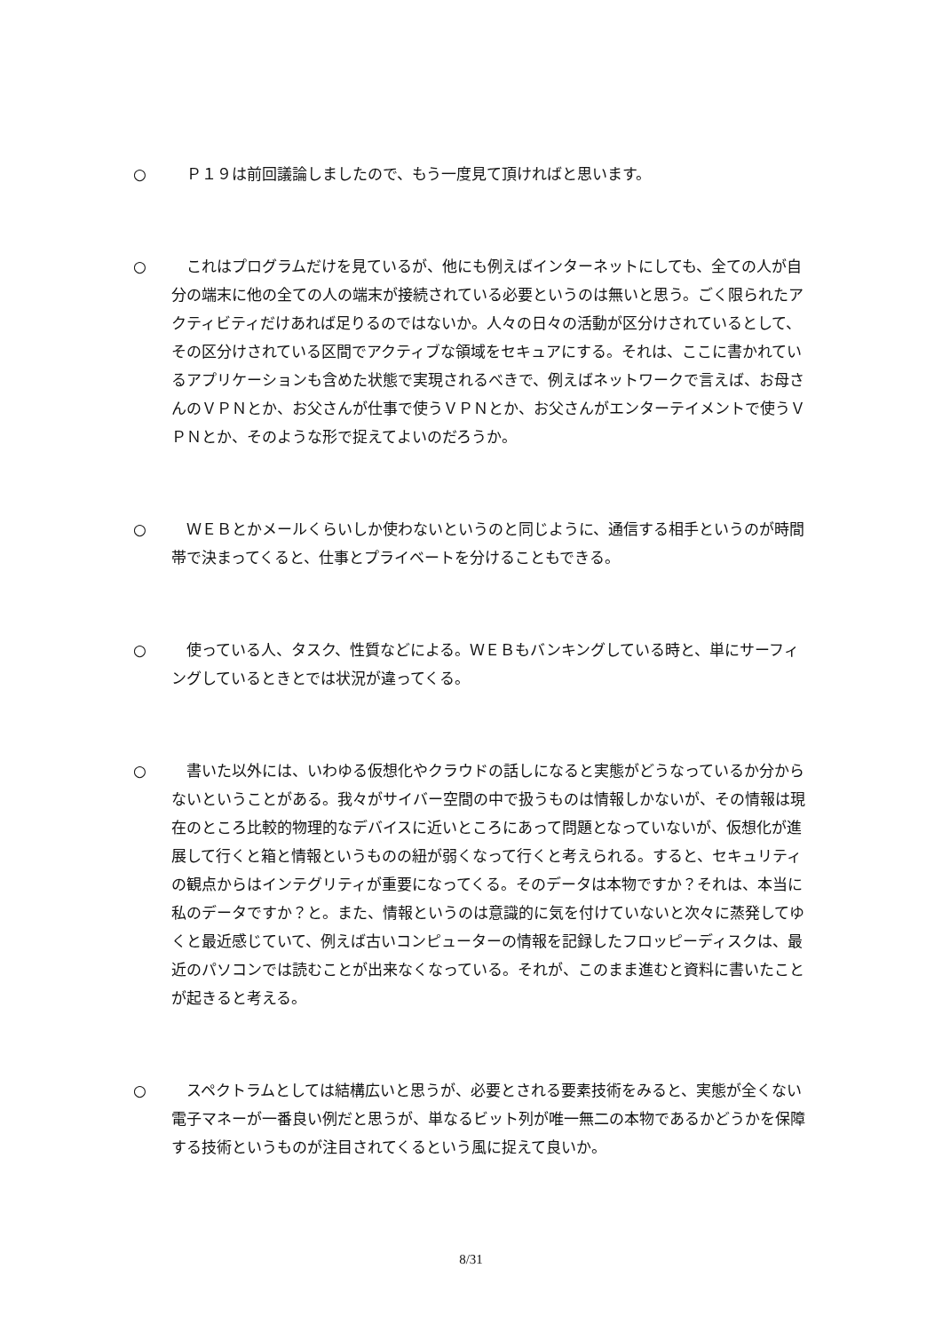○ Ｐ１９は前回議論しましたので、もう一度見て頂ければと思います。
○ これはプログラムだけを見ているが、他にも例えばインターネットにしても、全ての人が自分の端末に他の全ての人の端末が接続されている必要というのは無いと思う。ごく限られたアクティビティだけあれば足りるのではないか。人々の日々の活動が区分けされているとして、その区分けされている区間でアクティブな領域をセキュアにする。それは、ここに書かれているアプリケーションも含めた状態で実現されるべきで、例えばネットワークで言えば、お母さんのＶＰＮとか、お父さんが仕事で使うＶＰＮとか、お父さんがエンターテイメントで使うＶＰＮとか、そのような形で捉えてよいのだろうか。
○ ＷＥＢとかメールくらいしか使わないというのと同じように、通信する相手というのが時間帯で決まってくると、仕事とプライベートを分けることもできる。
○ 使っている人、タスク、性質などによる。ＷＥＢもバンキングしている時と、単にサーフィングしているときとでは状況が違ってくる。
○ 書いた以外には、いわゆる仮想化やクラウドの話しになると実態がどうなっているか分からないということがある。我々がサイバー空間の中で扱うものは情報しかないが、その情報は現在のところ比較的物理的なデバイスに近いところにあって問題となっていないが、仮想化が進展して行くと箱と情報というものの紐が弱くなって行くと考えられる。すると、セキュリティの観点からはインテグリティが重要になってくる。そのデータは本物ですか？それは、本当に私のデータですか？と。また、情報というのは意識的に気を付けていないと次々に蒸発してゆくと最近感じていて、例えば古いコンピューターの情報を記録したフロッピーディスクは、最近のパソコンでは読むことが出来なくなっている。それが、このまま進むと資料に書いたことが起きると考える。
○ スペクトラムとしては結構広いと思うが、必要とされる要素技術をみると、実態が全くない電子マネーが一番良い例だと思うが、単なるビット列が唯一無二の本物であるかどうかを保障する技術というものが注目されてくるという風に捉えて良いか。
8/31